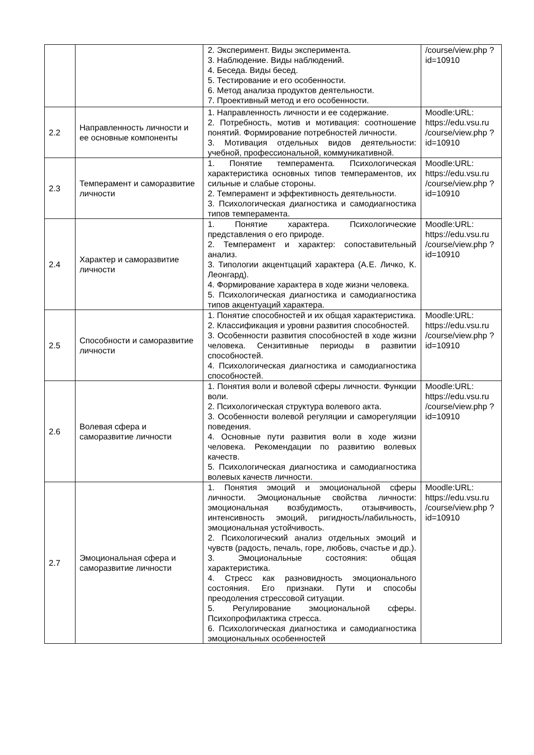| | | 2. Эксперимент. Виды эксперимента. 3. Наблюдение. Виды наблюдений. 4. Беседа. Виды бесед. 5. Тестирование и его особенности. 6. Метод анализа продуктов деятельности. 7. Проективный метод и его особенности. | /course/view.php ?id=10910 |
| 2.2 | Направленность личности и ее основные компоненты | 1. Направленность личности и ее содержание. 2. Потребность, мотив и мотивация: соотношение понятий. Формирование потребностей личности. 3. Мотивация отдельных видов деятельности: учебной, профессиональной, коммуникативной. | Moodle:URL: https://edu.vsu.ru /course/view.php ?id=10910 |
| 2.3 | Темперамент и саморазвитие личности | 1. Понятие темперамента. Психологическая характеристика основных типов темпераментов, их сильные и слабые стороны. 2. Темперамент и эффективность деятельности. 3. Психологическая диагностика и самодиагностика типов темперамента. | Moodle:URL: https://edu.vsu.ru /course/view.php ?id=10910 |
| 2.4 | Характер и саморазвитие личности | 1. Понятие характера. Психологические представления о его природе. 2. Темперамент и характер: сопоставительный анализ. 3. Типологии акцентцаций характера (А.Е. Личко, К. Леонгард). 4. Формирование характера в ходе жизни человека. 5. Психологическая диагностика и самодиагностика типов акцентуаций характера. | Moodle:URL: https://edu.vsu.ru /course/view.php ?id=10910 |
| 2.5 | Способности и саморазвитие личности | 1. Понятие способностей и их общая характеристика. 2. Классификация и уровни развития способностей. 3. Особенности развития способностей в ходе жизни человека. Сензитивные периоды в развитии способностей. 4. Психологическая диагностика и самодиагностика способностей. | Moodle:URL: https://edu.vsu.ru /course/view.php ?id=10910 |
| 2.6 | Волевая сфера и саморазвитие личности | 1. Понятия воли и волевой сферы личности. Функции воли. 2. Психологическая структура волевого акта. 3. Особенности волевой регуляции и саморегуляции поведения. 4. Основные пути развития воли в ходе жизни человека. Рекомендации по развитию волевых качеств. 5. Психологическая диагностика и самодиагностика волевых качеств личности. | Moodle:URL: https://edu.vsu.ru /course/view.php ?id=10910 |
| 2.7 | Эмоциональная сфера и саморазвитие личности | 1. Понятия эмоций и эмоциональной сферы личности. Эмоциональные свойства личности: эмоциональная возбудимость, отзывчивость, интенсивность эмоций, ригидность/лабильность, эмоциональная устойчивость. 2. Психологический анализ отдельных эмоций и чувств (радость, печаль, горе, любовь, счастье и др.). 3. Эмоциональные состояния: общая характеристика. 4. Стресс как разновидность эмоционального состояния. Его признаки. Пути и способы преодоления стрессовой ситуации. 5. Регулирование эмоциональной сферы. Психопрофилактика стресса. 6. Психологическая диагностика и самодиагностика эмоциональных особенностей | Moodle:URL: https://edu.vsu.ru /course/view.php ?id=10910 |